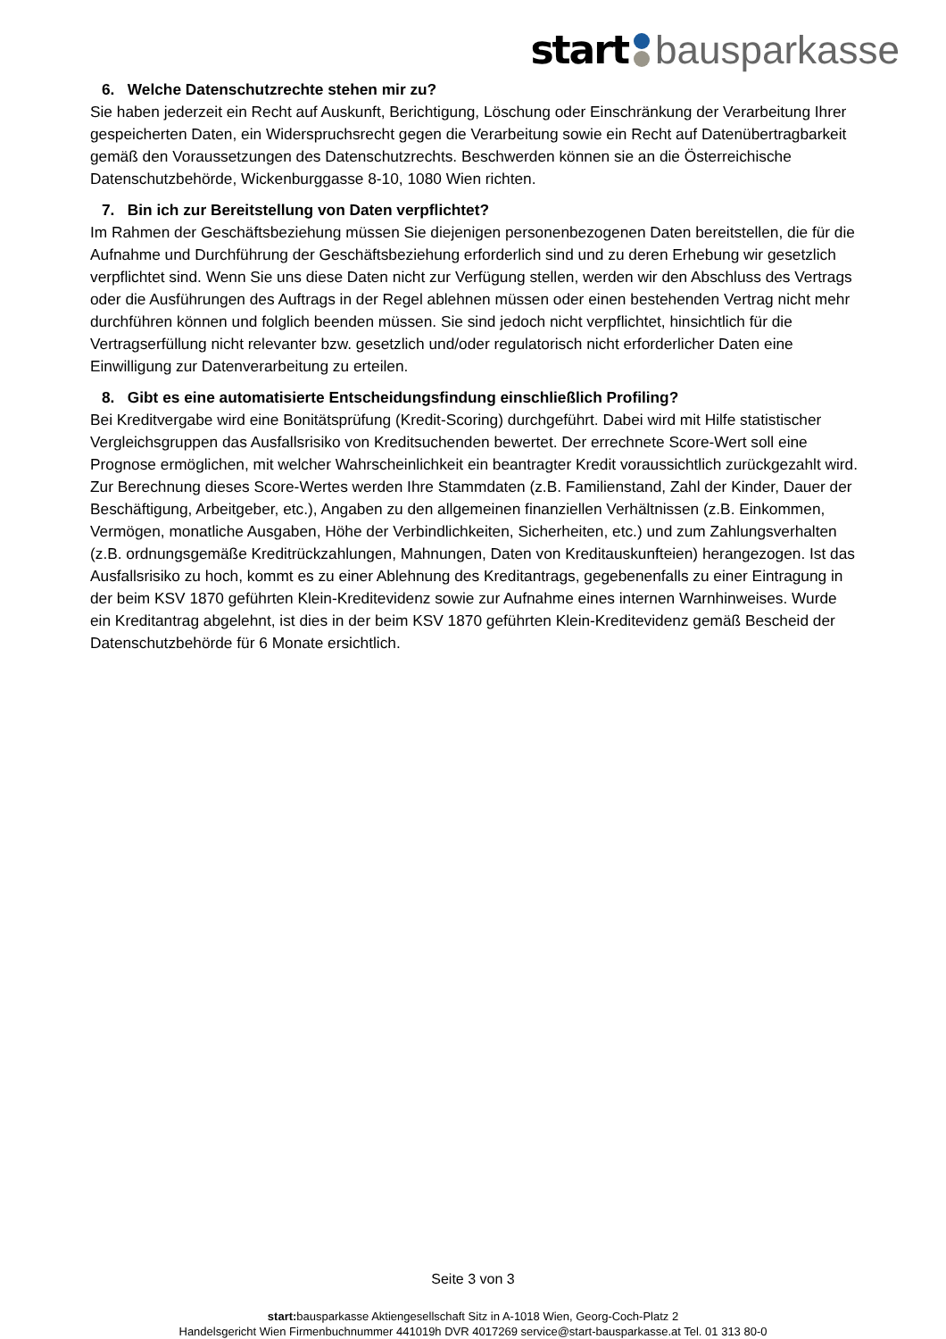start bausparkasse
6. Welche Datenschutzrechte stehen mir zu?
Sie haben jederzeit ein Recht auf Auskunft, Berichtigung, Löschung oder Einschränkung der Verarbeitung Ihrer gespeicherten Daten, ein Widerspruchsrecht gegen die Verarbeitung sowie ein Recht auf Datenübertragbarkeit gemäß den Voraussetzungen des Datenschutzrechts. Beschwerden können sie an die Österreichische Datenschutzbehörde, Wickenburggasse 8-10, 1080 Wien richten.
7. Bin ich zur Bereitstellung von Daten verpflichtet?
Im Rahmen der Geschäftsbeziehung müssen Sie diejenigen personenbezogenen Daten bereitstellen, die für die Aufnahme und Durchführung der Geschäftsbeziehung erforderlich sind und zu deren Erhebung wir gesetzlich verpflichtet sind. Wenn Sie uns diese Daten nicht zur Verfügung stellen, werden wir den Abschluss des Vertrags oder die Ausführungen des Auftrags in der Regel ablehnen müssen oder einen bestehenden Vertrag nicht mehr durchführen können und folglich beenden müssen. Sie sind jedoch nicht verpflichtet, hinsichtlich für die Vertragserfüllung nicht relevanter bzw. gesetzlich und/oder regulatorisch nicht erforderlicher Daten eine Einwilligung zur Datenverarbeitung zu erteilen.
8. Gibt es eine automatisierte Entscheidungsfindung einschließlich Profiling?
Bei Kreditvergabe wird eine Bonitätsprüfung (Kredit-Scoring) durchgeführt. Dabei wird mit Hilfe statistischer Vergleichsgruppen das Ausfallsrisiko von Kreditsuchenden bewertet. Der errechnete Score-Wert soll eine Prognose ermöglichen, mit welcher Wahrscheinlichkeit ein beantragter Kredit voraussichtlich zurückgezahlt wird. Zur Berechnung dieses Score-Wertes werden Ihre Stammdaten (z.B. Familienstand, Zahl der Kinder, Dauer der Beschäftigung, Arbeitgeber, etc.), Angaben zu den allgemeinen finanziellen Verhältnissen (z.B. Einkommen, Vermögen, monatliche Ausgaben, Höhe der Verbindlichkeiten, Sicherheiten, etc.) und zum Zahlungsverhalten (z.B. ordnungsgemäße Kreditrückzahlungen, Mahnungen, Daten von Kreditauskunfteien) herangezogen. Ist das Ausfallsrisiko zu hoch, kommt es zu einer Ablehnung des Kreditantrags, gegebenenfalls zu einer Eintragung in der beim KSV 1870 geführten Klein-Kreditevidenz sowie zur Aufnahme eines internen Warnhinweises. Wurde ein Kreditantrag abgelehnt, ist dies in der beim KSV 1870 geführten Klein-Kreditevidenz gemäß Bescheid der Datenschutzbehörde für 6 Monate ersichtlich.
Seite 3 von 3
start: bausparkasse Aktiengesellschaft Sitz in A-1018 Wien, Georg-Coch-Platz 2
Handelsgericht Wien Firmenbuchnummer 441019h DVR 4017269 service@start-bausparkasse.at Tel. 01 313 80-0